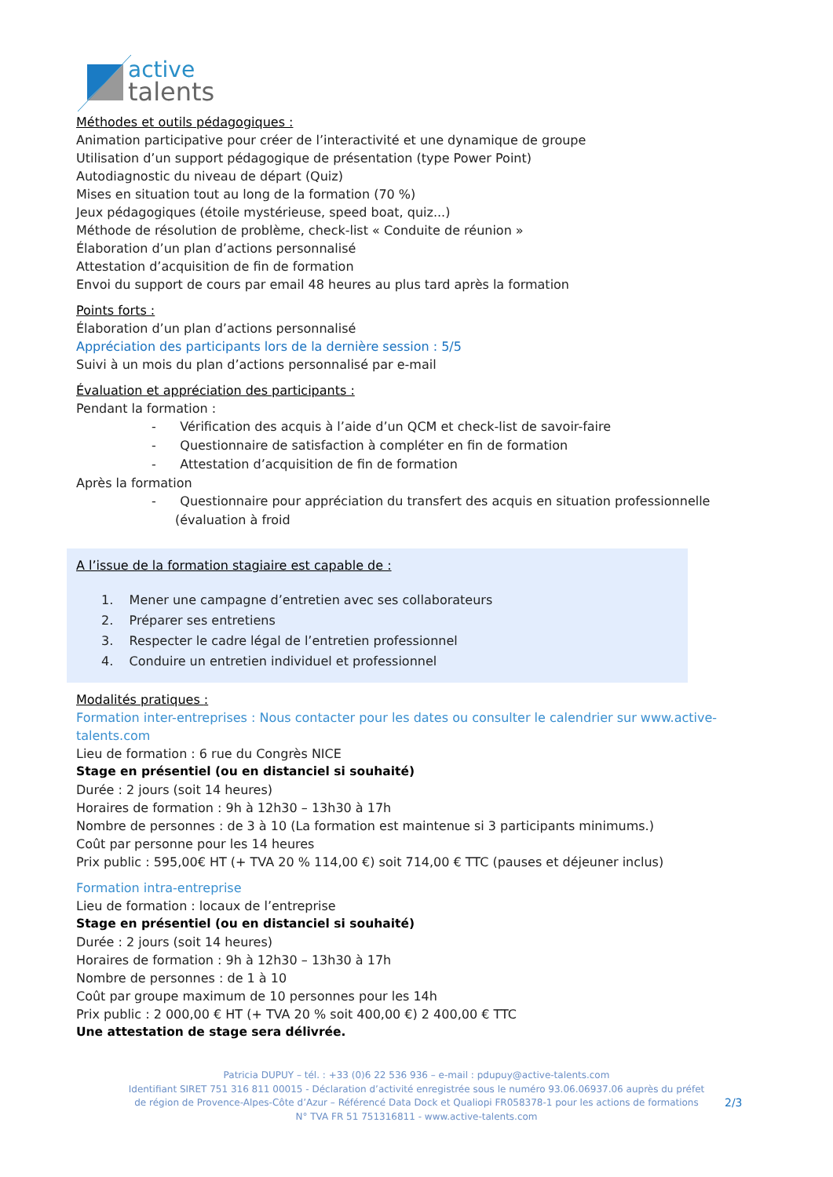active
talents
Méthodes et outils pédagogiques :
Animation participative pour créer de l’interactivité et une dynamique de groupe
Utilisation d’un support pédagogique de présentation (type Power Point)
Autodiagnostic du niveau de départ (Quiz)
Mises en situation tout au long de la formation (70 %)
Jeux pédagogiques (étoile mystérieuse, speed boat, quiz...)
Méthode de résolution de problème, check-list « Conduite de réunion »
Élaboration d’un plan d’actions personnalisé
Attestation d’acquisition de fin de formation
Envoi du support de cours par email 48 heures au plus tard après la formation
Points forts :
Élaboration d’un plan d’actions personnalisé
Appréciation des participants lors de la dernière session : 5/5
Suivi à un mois du plan d’actions personnalisé par e-mail
Évaluation et appréciation des participants :
Pendant la formation :
- Vérification des acquis à l’aide d’un QCM et check-list de savoir-faire
- Questionnaire de satisfaction à compléter en fin de formation
- Attestation d’acquisition de fin de formation
Après la formation
- Questionnaire pour appréciation du transfert des acquis en situation professionnelle (évaluation à froid
A l’issue de la formation stagiaire est capable de :
1. Mener une campagne d’entretien avec ses collaborateurs
2. Préparer ses entretiens
3. Respecter le cadre légal de l’entretien professionnel
4. Conduire un entretien individuel et professionnel
Modalités pratiques :
Formation inter-entreprises : Nous contacter pour les dates ou consulter le calendrier sur www.active-talents.com
Lieu de formation : 6 rue du Congrès NICE
Stage en présentiel (ou en distanciel si souhaité)
Durée : 2 jours (soit 14 heures)
Horaires de formation : 9h à 12h30 – 13h30 à 17h
Nombre de personnes : de 3 à 10 (La formation est maintenue si 3 participants minimums.)
Coût par personne pour les 14 heures
Prix public : 595,00€ HT (+ TVA 20 % 114,00 €) soit 714,00 € TTC (pauses et déjeuner inclus)
Formation intra-entreprise
Lieu de formation : locaux de l’entreprise
Stage en présentiel (ou en distanciel si souhaité)
Durée : 2 jours (soit 14 heures)
Horaires de formation : 9h à 12h30 – 13h30 à 17h
Nombre de personnes : de 1 à 10
Coût par groupe maximum de 10 personnes pour les 14h
Prix public : 2 000,00 € HT (+ TVA 20 % soit 400,00 €) 2 400,00 € TTC
Une attestation de stage sera délivrée.
Patricia DUPUY – tél. : +33 (0)6 22 536 936 – e-mail : pdupuy@active-talents.com
Identifiant SIRET 751 316 811 00015 - Déclaration d’activité enregistrée sous le numéro 93.06.06937.06 auprès du préfet
de région de Provence-Alpes-Côte d’Azur – Référencé Data Dock et Qualiopi FR058378-1 pour les actions de formations
N° TVA FR 51 751316811 - www.active-talents.com
2/3